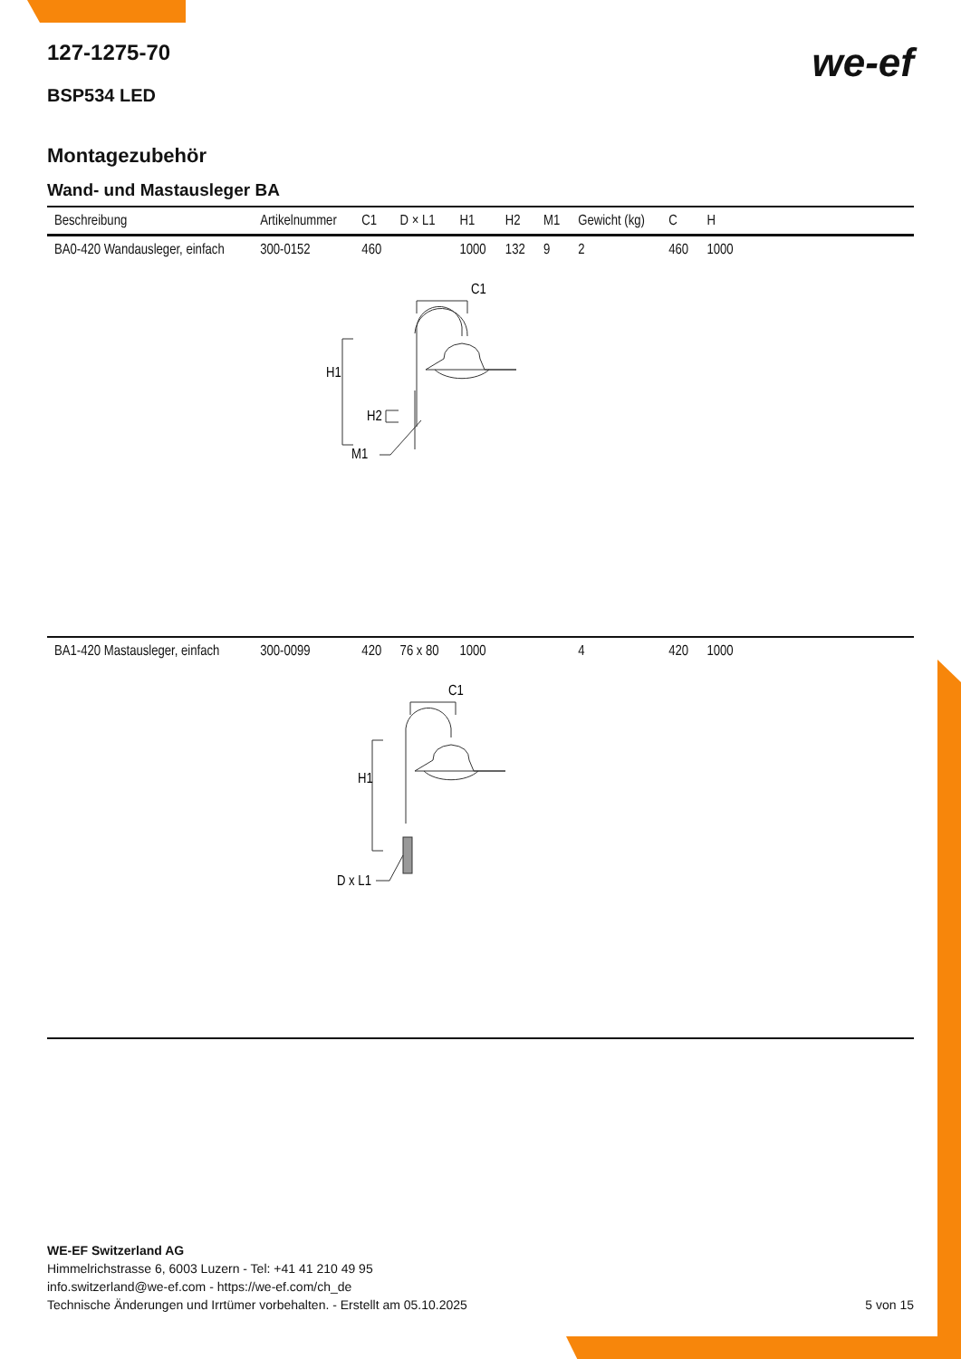we-ef
127-1275-70
BSP534 LED
Montagezubehör
Wand- und Mastausleger BA
| Beschreibung | Artikelnummer | C1 | D × L1 | H1 | H2 | M1 | Gewicht (kg) | C | H | |
| --- | --- | --- | --- | --- | --- | --- | --- | --- | --- | --- |
| BA0-420 Wandausleger, einfach | 300-0152 | 460 | | 1000 | 132 | 9 | 2 | 460 | 1000 | |
| C1 H1 H2 M1 | | | | | | | | | | |
| BA1-420 Mastausleger, einfach | 300-0099 | 420 | 76 x 80 | 1000 | | | 4 | 420 | 1000 | |
| C1 H1 D x L1 | | | | | | | | | | |
WE-EF Switzerland AG
Himmelrichstrasse 6, 6003 Luzern - Tel: +41 41 210 49 95
info.switzerland@we-ef.com - https://we-ef.com/ch_de
Technische Änderungen und Irrtümer vorbehalten. - Erstellt am 05.10.2025 5 von 15